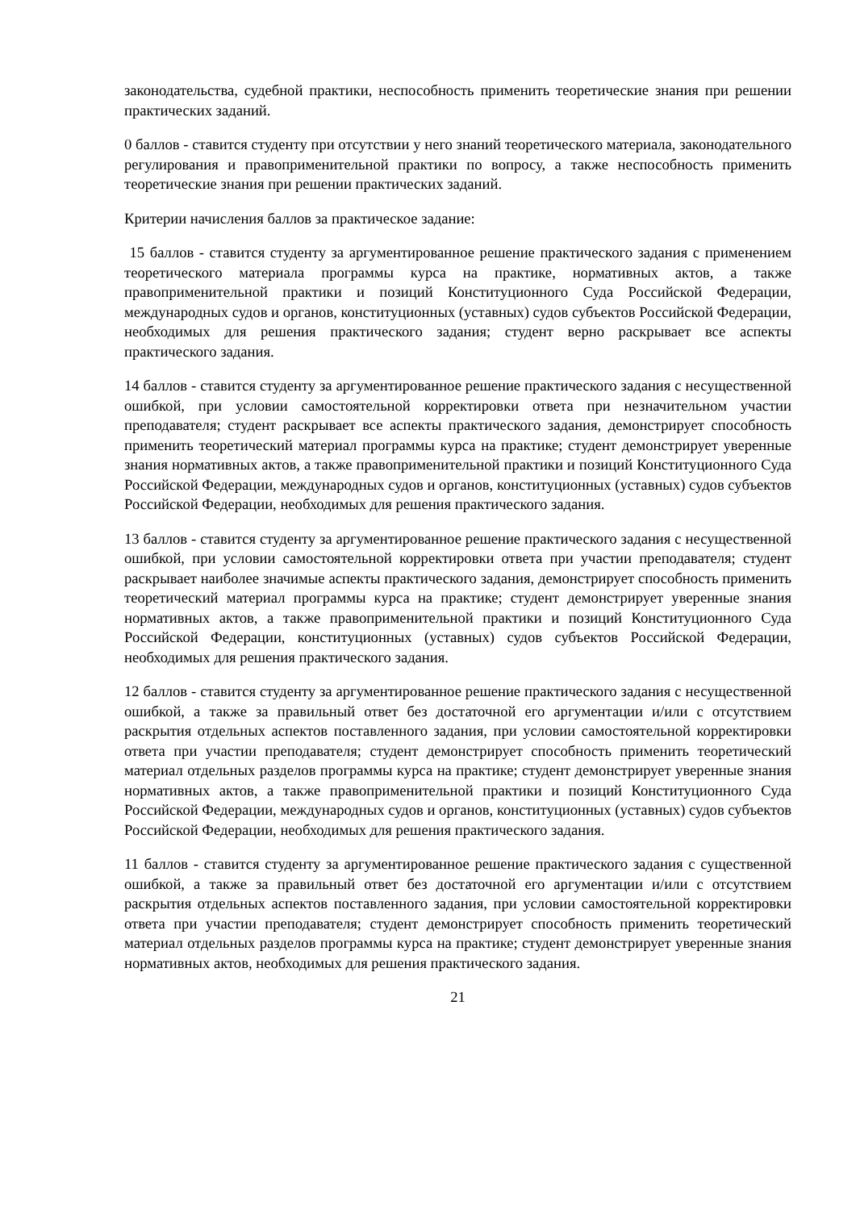законодательства, судебной практики, неспособность применить теоретические знания при решении практических заданий.
0 баллов - ставится студенту при отсутствии у него знаний теоретического материала, законодательного регулирования и правоприменительной практики по вопросу, а также неспособность применить теоретические знания при решении практических заданий.
Критерии начисления баллов за практическое задание:
15 баллов - ставится студенту за аргументированное решение практического задания с применением теоретического материала программы курса на практике, нормативных актов, а также правоприменительной практики и позиций Конституционного Суда Российской Федерации, международных судов и органов, конституционных (уставных) судов субъектов Российской Федерации, необходимых для решения практического задания; студент верно раскрывает все аспекты практического задания.
14 баллов - ставится студенту за аргументированное решение практического задания с несущественной ошибкой, при условии самостоятельной корректировки ответа при незначительном участии преподавателя; студент раскрывает все аспекты практического задания, демонстрирует способность применить теоретический материал программы курса на практике; студент демонстрирует уверенные знания нормативных актов, а также правоприменительной практики и позиций Конституционного Суда Российской Федерации, международных судов и органов, конституционных (уставных) судов субъектов Российской Федерации, необходимых для решения практического задания.
13 баллов - ставится студенту за аргументированное решение практического задания с несущественной ошибкой, при условии самостоятельной корректировки ответа при участии преподавателя; студент раскрывает наиболее значимые аспекты практического задания, демонстрирует способность применить теоретический материал программы курса на практике; студент демонстрирует уверенные знания нормативных актов, а также правоприменительной практики и позиций Конституционного Суда Российской Федерации, конституционных (уставных) судов субъектов Российской Федерации, необходимых для решения практического задания.
12 баллов - ставится студенту за аргументированное решение практического задания с несущественной ошибкой, а также за правильный ответ без достаточной его аргументации и/или с отсутствием раскрытия отдельных аспектов поставленного задания, при условии самостоятельной корректировки ответа при участии преподавателя; студент демонстрирует способность применить теоретический материал отдельных разделов программы курса на практике; студент демонстрирует уверенные знания нормативных актов, а также правоприменительной практики и позиций Конституционного Суда Российской Федерации, международных судов и органов, конституционных (уставных) судов субъектов Российской Федерации, необходимых для решения практического задания.
11 баллов - ставится студенту за аргументированное решение практического задания с существенной ошибкой, а также за правильный ответ без достаточной его аргументации и/или с отсутствием раскрытия отдельных аспектов поставленного задания, при условии самостоятельной корректировки ответа при участии преподавателя; студент демонстрирует способность применить теоретический материал отдельных разделов программы курса на практике; студент демонстрирует уверенные знания нормативных актов, необходимых для решения практического задания.
21